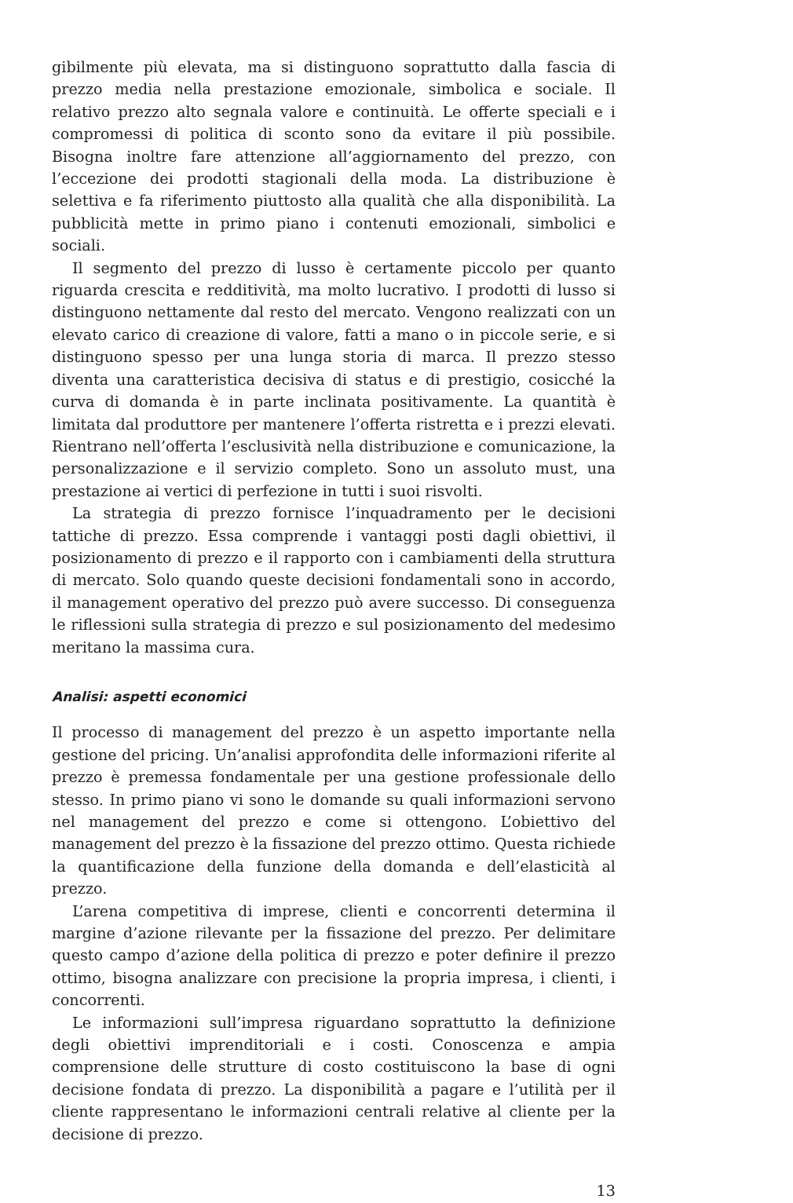gibilmente più elevata, ma si distinguono soprattutto dalla fascia di prezzo media nella prestazione emozionale, simbolica e sociale. Il relativo prezzo alto segnala valore e continuità. Le offerte speciali e i compromessi di politica di sconto sono da evitare il più possibile. Bisogna inoltre fare attenzione all’aggiornamento del prezzo, con l’eccezione dei prodotti stagionali della moda. La distribuzione è selettiva e fa riferimento piuttosto alla qualità che alla disponibilità. La pubblicità mette in primo piano i contenuti emozionali, simbolici e sociali.
Il segmento del prezzo di lusso è certamente piccolo per quanto riguarda crescita e redditività, ma molto lucrativo. I prodotti di lusso si distinguono nettamente dal resto del mercato. Vengono realizzati con un elevato carico di creazione di valore, fatti a mano o in piccole serie, e si distinguono spesso per una lunga storia di marca. Il prezzo stesso diventa una caratteristica decisiva di status e di prestigio, cosicché la curva di domanda è in parte inclinata positivamente. La quantità è limitata dal produttore per mantenere l’offerta ristretta e i prezzi elevati. Rientrano nell’offerta l’esclusività nella distribuzione e comunicazione, la personalizzazione e il servizio completo. Sono un assoluto must, una prestazione ai vertici di perfezione in tutti i suoi risvolti.
La strategia di prezzo fornisce l’inquadramento per le decisioni tattiche di prezzo. Essa comprende i vantaggi posti dagli obiettivi, il posizionamento di prezzo e il rapporto con i cambiamenti della struttura di mercato. Solo quando queste decisioni fondamentali sono in accordo, il management operativo del prezzo può avere successo. Di conseguenza le riflessioni sulla strategia di prezzo e sul posizionamento del medesimo meritano la massima cura.
Analisi: aspetti economici
Il processo di management del prezzo è un aspetto importante nella gestione del pricing. Un’analisi approfondita delle informazioni riferite al prezzo è premessa fondamentale per una gestione professionale dello stesso. In primo piano vi sono le domande su quali informazioni servono nel management del prezzo e come si ottengono. L’obiettivo del management del prezzo è la fissazione del prezzo ottimo. Questa richiede la quantificazione della funzione della domanda e dell’elasticità al prezzo.
L’arena competitiva di imprese, clienti e concorrenti determina il margine d’azione rilevante per la fissazione del prezzo. Per delimitare questo campo d’azione della politica di prezzo e poter definire il prezzo ottimo, bisogna analizzare con precisione la propria impresa, i clienti, i concorrenti.
Le informazioni sull’impresa riguardano soprattutto la definizione degli obiettivi imprenditoriali e i costi. Conoscenza e ampia comprensione delle strutture di costo costituiscono la base di ogni decisione fondata di prezzo. La disponibilità a pagare e l’utilità per il cliente rappresentano le informazioni centrali relative al cliente per la decisione di prezzo.
13